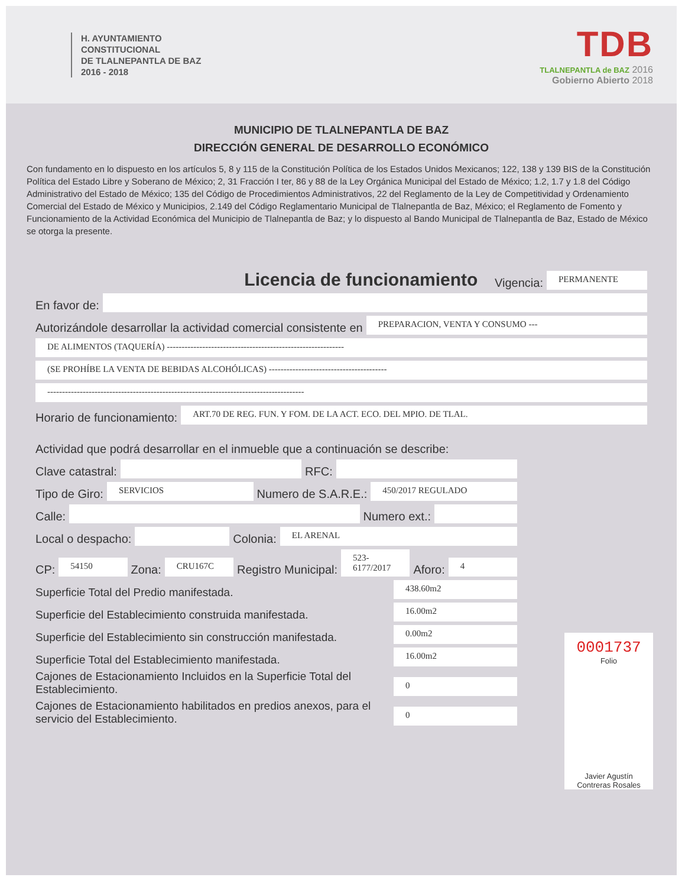H. AYUNTAMIENTO
CONSTITUCIONAL
DE TLALNEPANTLA DE BAZ
2016 - 2018
TDB
TLALNEPANTLA de BAZ 2016
Gobierno Abierto 2018
MUNICIPIO DE TLALNEPANTLA DE BAZ
DIRECCIÓN GENERAL DE DESARROLLO ECONÓMICO
Con fundamento en lo dispuesto en los artículos 5, 8 y 115 de la Constitución Política de los Estados Unidos Mexicanos; 122, 138 y 139 BIS de la Constitución Política del Estado Libre y Soberano de México; 2, 31 Fracción I ter, 86 y 88 de la Ley Orgánica Municipal del Estado de México; 1.2, 1.7 y 1.8 del Código Administrativo del Estado de México; 135 del Código de Procedimientos Administrativos, 22 del Reglamento de la Ley de Competitividad y Ordenamiento Comercial del Estado de México y Municipios, 2.149 del Código Reglamentario Municipal de Tlalnepantla de Baz, México; el Reglamento de Fomento y Funcionamiento de la Actividad Económica del Municipio de Tlalnepantla de Baz; y lo dispuesto al Bando Municipal de Tlalnepantla de Baz, Estado de México se otorga la presente.
Licencia de funcionamiento Vigencia: PERMANENTE
En favor de:
Autorizándole desarrollar la actividad comercial consistente en PREPARACION, VENTA Y CONSUMO ---
DE ALIMENTOS (TAQUERÍA) ------------------------------------------------------------
(SE PROHÍBE LA VENTA DE BEBIDAS ALCOHÓLICAS) ----------------------------------------
---------------------------------------------------------------------------------------
Horario de funcionamiento: ART.70 DE REG. FUN. Y FOM. DE LA ACT. ECO. DEL MPIO. DE TLAL.
Actividad que podrá desarrollar en el inmueble que a continuación se describe:
Clave catastral: RFC:
Tipo de Giro: SERVICIOS Numero de S.A.R.E.: 450/2017 REGULADO
Calle: Numero ext.:
Local o despacho: Colonia: EL ARENAL
CP: 54150 Zona: CRU167C Registro Municipal: 523-6177/2017 Aforo: 4
Superficie Total del Predio manifestada. 438.60m2
Superficie del Establecimiento construida manifestada. 16.00m2
Superficie del Establecimiento sin construcción manifestada. 0.00m2
Superficie Total del Establecimiento manifestada. 16.00m2
Cajones de Estacionamiento Incluidos en la Superficie Total del Establecimiento. 0
Cajones de Estacionamiento habilitados en predios anexos, para el servicio del Establecimiento. 0
0001737
Folio
Javier Agustín
Contreras Rosales